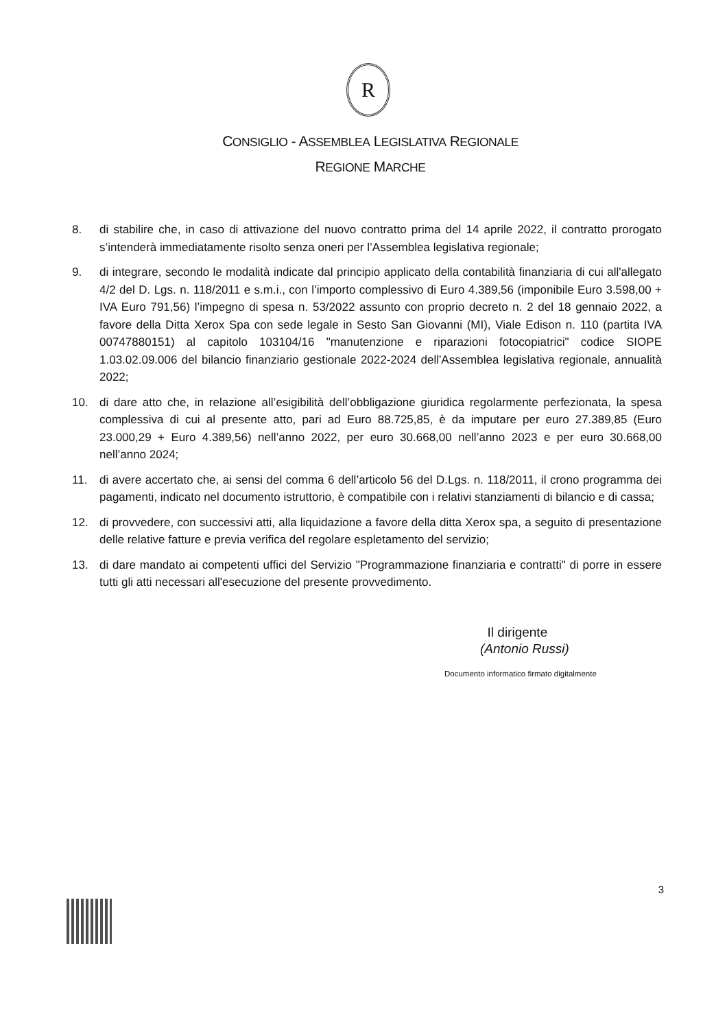R
CONSIGLIO - ASSEMBLEA LEGISLATIVA REGIONALE
REGIONE MARCHE
8. di stabilire che, in caso di attivazione del nuovo contratto prima del 14 aprile 2022, il contratto prorogato s’intenderà immediatamente risolto senza oneri per l’Assemblea legislativa regionale;
9. di integrare, secondo le modalità indicate dal principio applicato della contabilità finanziaria di cui all'allegato 4/2 del D. Lgs. n. 118/2011 e s.m.i., con l’importo complessivo di Euro 4.389,56 (imponibile Euro 3.598,00 + IVA Euro 791,56) l’impegno di spesa n. 53/2022 assunto con proprio decreto n. 2 del 18 gennaio 2022, a favore della Ditta Xerox Spa con sede legale in Sesto San Giovanni (MI), Viale Edison n. 110 (partita IVA 00747880151) al capitolo 103104/16 "manutenzione e riparazioni fotocopiatrici" codice SIOPE 1.03.02.09.006 del bilancio finanziario gestionale 2022-2024 dell'Assemblea legislativa regionale, annualità 2022;
10. di dare atto che, in relazione all’esigibilità dell’obbligazione giuridica regolarmente perfezionata, la spesa complessiva di cui al presente atto, pari ad Euro 88.725,85, è da imputare per euro 27.389,85 (Euro 23.000,29 + Euro 4.389,56) nell’anno 2022, per euro 30.668,00 nell’anno 2023 e per euro 30.668,00 nell’anno 2024;
11. di avere accertato che, ai sensi del comma 6 dell’articolo 56 del D.Lgs. n. 118/2011, il crono programma dei pagamenti, indicato nel documento istruttorio, è compatibile con i relativi stanziamenti di bilancio e di cassa;
12. di provvedere, con successivi atti, alla liquidazione a favore della ditta Xerox spa, a seguito di presentazione delle relative fatture e previa verifica del regolare espletamento del servizio;
13. di dare mandato ai competenti uffici del Servizio "Programmazione finanziaria e contratti" di porre in essere tutti gli atti necessari all'esecuzione del presente provvedimento.
Il dirigente
(Antonio Russi)
Documento informatico firmato digitalmente
3